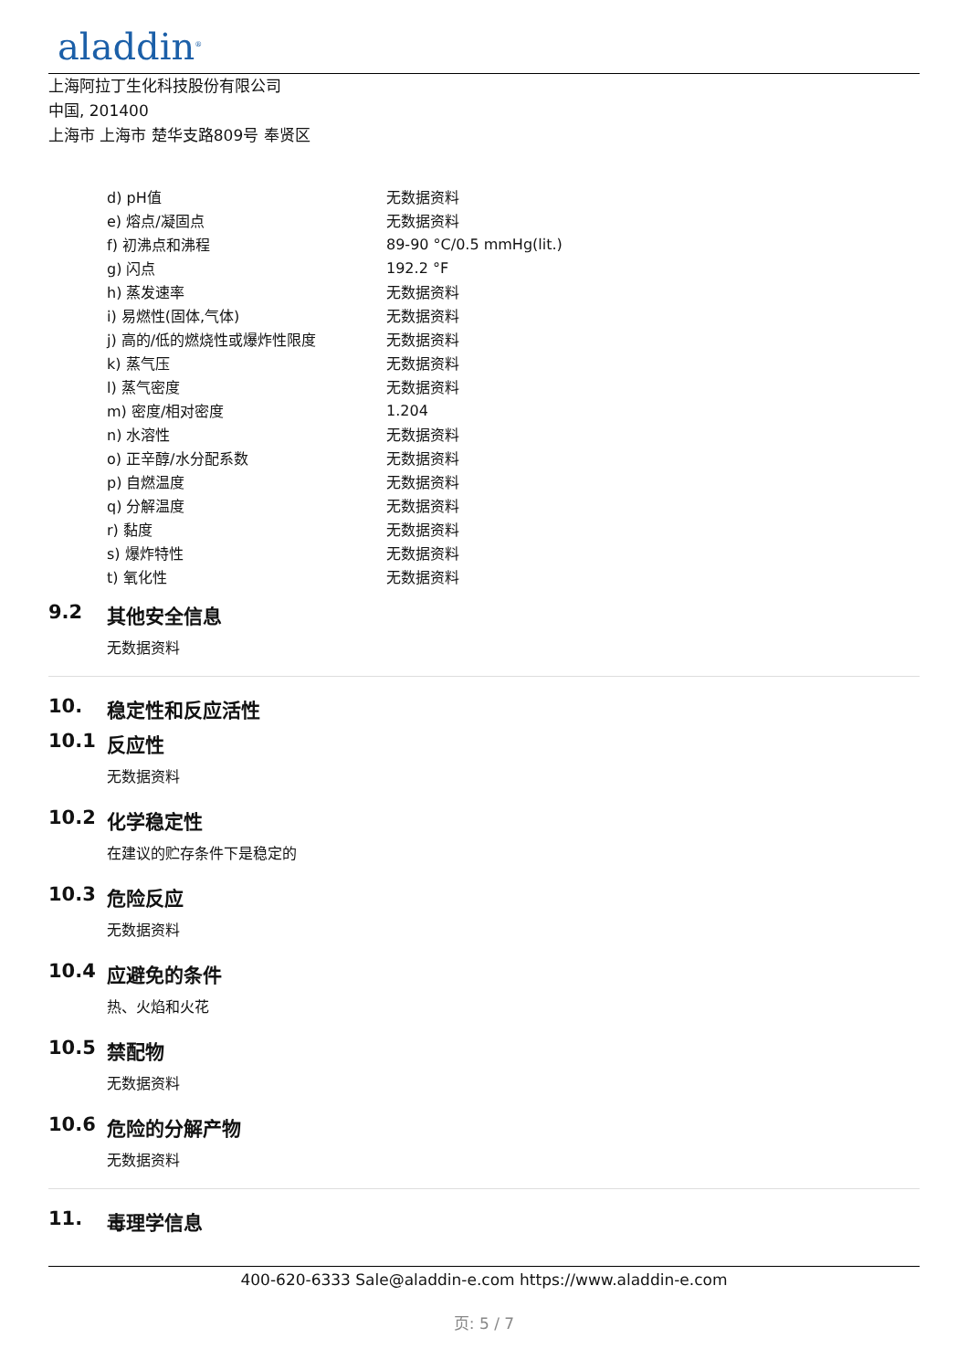aladdin<sup>®</sup>
上海阿拉丁生化科技股份有限公司
中国, 201400
上海市 上海市 楚华支路809号 奉贤区
| d) pH值 | 无数据资料 |
| e) 熔点/凝固点 | 无数据资料 |
| f) 初沸点和沸程 | 89-90 °C/0.5 mmHg(lit.) |
| g) 闪点 | 192.2 °F |
| h) 蒸发速率 | 无数据资料 |
| i) 易燃性(固体,气体) | 无数据资料 |
| j) 高的/低的燃烧性或爆炸性限度 | 无数据资料 |
| k) 蒸气压 | 无数据资料 |
| l) 蒸气密度 | 无数据资料 |
| m) 密度/相对密度 | 1.204 |
| n) 水溶性 | 无数据资料 |
| o) 正辛醇/水分配系数 | 无数据资料 |
| p) 自燃温度 | 无数据资料 |
| q) 分解温度 | 无数据资料 |
| r) 黏度 | 无数据资料 |
| s) 爆炸特性 | 无数据资料 |
| t) 氧化性 | 无数据资料 |
9.2 其他安全信息
无数据资料
10. 稳定性和反应活性
10.1 反应性
无数据资料
10.2 化学稳定性
在建议的贮存条件下是稳定的
10.3 危险反应
无数据资料
10.4 应避免的条件
热、火焰和火花
10.5 禁配物
无数据资料
10.6 危险的分解产物
无数据资料
11. 毒理学信息
400-620-6333 Sale@aladdin-e.com https://www.aladdin-e.com
页: 5 / 7